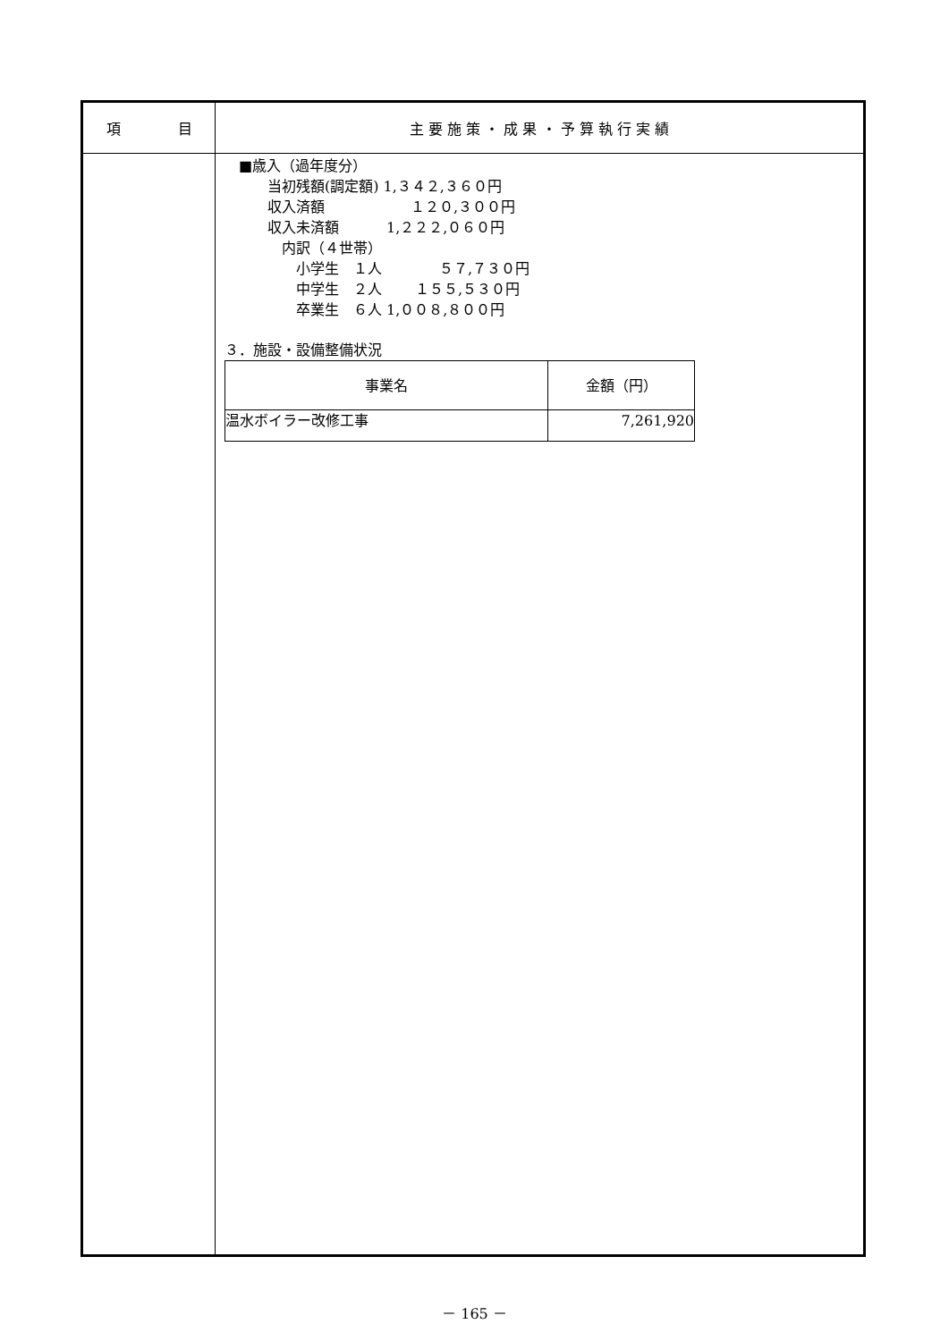| 項 目 | 主 要 施 策 ・ 成 果 ・ 予 算 執 行 実 績 |
| --- | --- |
| | ■歳入（過年度分） 当初残額(調定額) 1,３４２,３６０円 収入済額 １２０,３００円 収入未済額 1,２２２,０６０円 内訳（４世帯） 小学生 １人 ５７,７３０円 中学生 ２人 １５５,５３０円 卒業生 ６人 1,００８,８００円 ３．施設・設備整備状況 / 事業名 / 金額（円） / / --- / --- / / 温水ボイラー改修工事 / 7,261,920 / |
－ 165 －